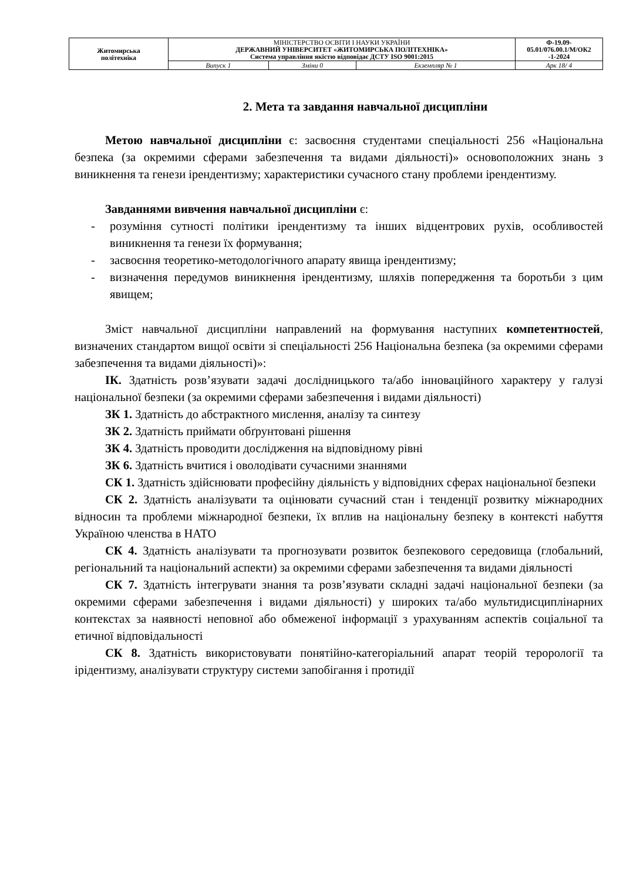| Житомирська політехніка | МІНІСТЕРСТВО ОСВІТИ І НАУКИ УКРАЇНИ ДЕРЖАВНИЙ УНІВЕРСИТЕТ «ЖИТОМИРСЬКА ПОЛІТЕХНІКА» Система управління якістю відповідає ДСТУ ISO 9001:2015 | | | Ф-19.09- 05.01/076.00.1/М/ОК2 -1-2024 |
| | Випуск 1 | Зміни 0 | Екземпляр № 1 | Арк 18/ 4 |
2. Мета та завдання навчальної дисципліни
Метою навчальної дисципліни є: засвоєння студентами спеціальності 256 «Національна безпека (за окремими сферами забезпечення та видами діяльності)» основоположних знань з виникнення та генези ірендентизму; характеристики сучасного стану проблеми ірендентизму.
Завданнями вивчення навчальної дисципліни є:
- розуміння сутності політики ірендентизму та інших відцентрових рухів, особливостей виникнення та генези їх формування;
- засвоєння теоретико-методологічного апарату явища ірендентизму;
- визначення передумов виникнення ірендентизму, шляхів попередження та боротьби з цим явищем;
Зміст навчальної дисципліни направлений на формування наступних компетентностей, визначених стандартом вищої освіти зі спеціальності 256 Національна безпека (за окремими сферами забезпечення та видами діяльності)»:
ІК. Здатність розв’язувати задачі дослідницького та/або інноваційного характеру у галузі національної безпеки (за окремими сферами забезпечення і видами діяльності)
ЗК 1. Здатність до абстрактного мислення, аналізу та синтезу
ЗК 2. Здатність приймати обґрунтовані рішення
ЗК 4. Здатність проводити дослідження на відповідному рівні
ЗК 6. Здатність вчитися і оволодівати сучасними знаннями
СК 1. Здатність здійснювати професійну діяльність у відповідних сферах національної безпеки
СК 2. Здатність аналізувати та оцінювати сучасний стан і тенденції розвитку міжнародних відносин та проблеми міжнародної безпеки, їх вплив на національну безпеку в контексті набуття Україною членства в НАТО
СК 4. Здатність аналізувати та прогнозувати розвиток безпекового середовища (глобальний, регіональний та національний аспекти) за окремими сферами забезпечення та видами діяльності
СК 7. Здатність інтегрувати знання та розв’язувати складні задачі національної безпеки (за окремими сферами забезпечення і видами діяльності) у широких та/або мультидисциплінарних контекстах за наявності неповної або обмеженої інформації з урахуванням аспектів соціальної та етичної відповідальності
СК 8. Здатність використовувати понятійно-категоріальний апарат теорій терорології та ірідентизму, аналізувати структуру системи запобігання і протидії